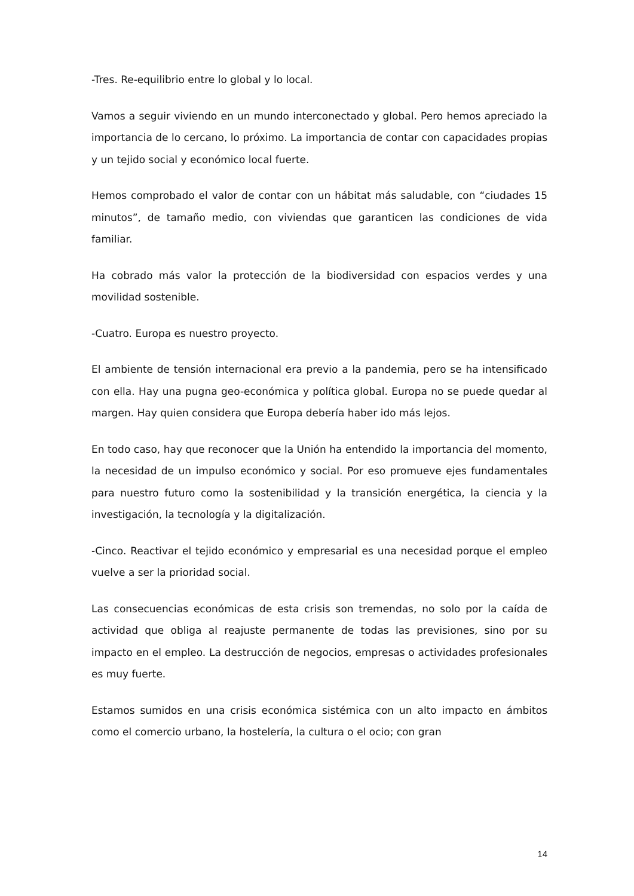-Tres. Re-equilibrio entre lo global y lo local.
Vamos a seguir viviendo en un mundo interconectado y global. Pero hemos apreciado la importancia de lo cercano, lo próximo. La importancia de contar con capacidades propias y un tejido social y económico local fuerte.
Hemos comprobado el valor de contar con un hábitat más saludable, con “ciudades 15 minutos”, de tamaño medio, con viviendas que garanticen las condiciones de vida familiar.
Ha cobrado más valor la protección de la biodiversidad con espacios verdes y una movilidad sostenible.
-Cuatro. Europa es nuestro proyecto.
El ambiente de tensión internacional era previo a la pandemia, pero se ha intensificado con ella. Hay una pugna geo-económica y política global. Europa no se puede quedar al margen. Hay quien considera que Europa debería haber ido más lejos.
En todo caso, hay que reconocer que la Unión ha entendido la importancia del momento, la necesidad de un impulso económico y social. Por eso promueve ejes fundamentales para nuestro futuro como la sostenibilidad y la transición energética, la ciencia y la investigación, la tecnología y la digitalización.
-Cinco. Reactivar el tejido económico y empresarial es una necesidad porque el empleo vuelve a ser la prioridad social.
Las consecuencias económicas de esta crisis son tremendas, no solo por la caída de actividad que obliga al reajuste permanente de todas las previsiones, sino por su impacto en el empleo. La destrucción de negocios, empresas o actividades profesionales es muy fuerte.
Estamos sumidos en una crisis económica sistémica con un alto impacto en ámbitos como el comercio urbano, la hostelería, la cultura o el ocio; con gran
14